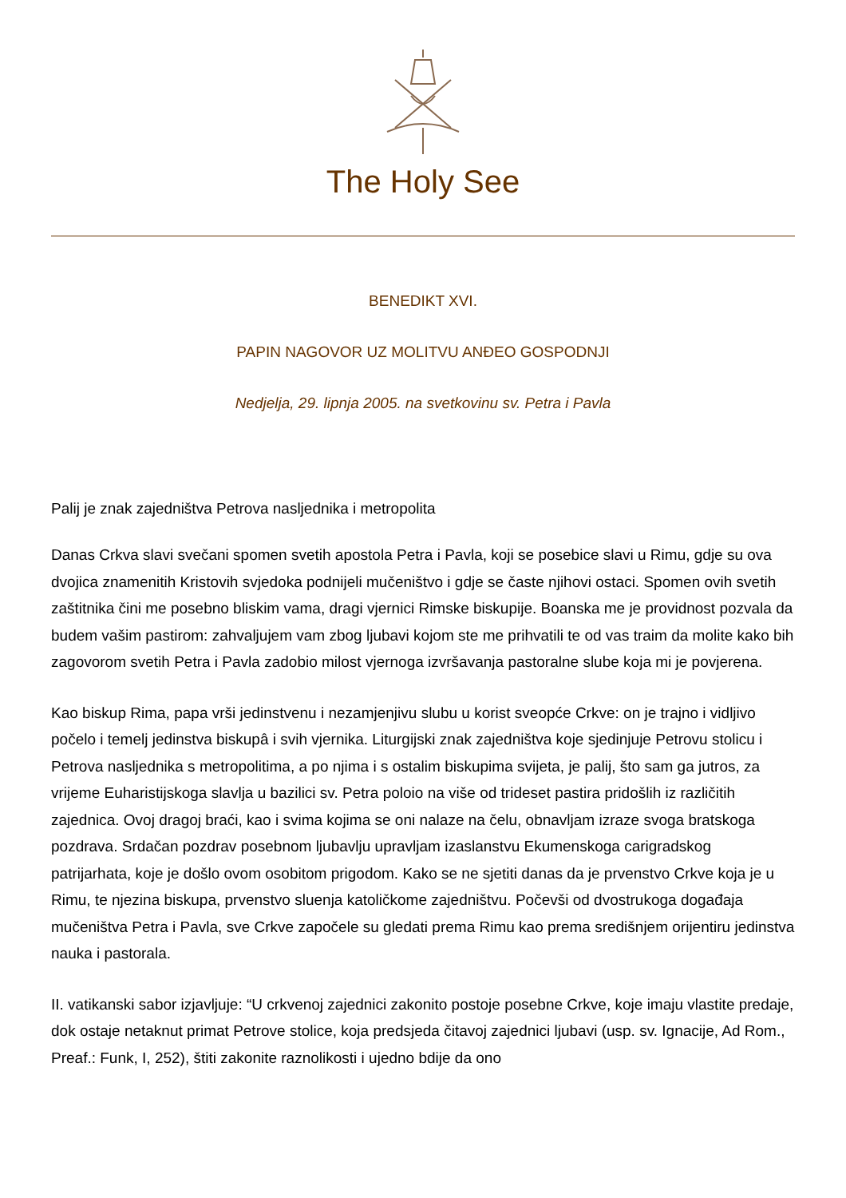The Holy See
BENEDIKT XVI.
PAPIN NAGOVOR UZ MOLITVU ANĐEO GOSPODNJI
Nedjelja, 29. lipnja 2005. na svetkovinu sv. Petra i Pavla
Palij je znak zajedništva Petrova nasljednika i metropolita
Danas Crkva slavi svečani spomen svetih apostola Petra i Pavla, koji se posebice slavi u Rimu, gdje su ova dvojica znamenitih Kristovih svjedoka podnijeli mučeništvo i gdje se časte njihovi ostaci. Spomen ovih svetih zaštitnika čini me posebno bliskim vama, dragi vjernici Rimske biskupije. Boanska me je providnost pozvala da budem vašim pastirom: zahvaljujem vam zbog ljubavi kojom ste me prihvatili te od vas traim da molite kako bih zagovorom svetih Petra i Pavla zadobio milost vjernoga izvršavanja pastoralne slube koja mi je povjerena.
Kao biskup Rima, papa vrši jedinstvenu i nezamjenjivu slubu u korist sveopće Crkve: on je trajno i vidljivo počelo i temelj jedinstva biskupâ i svih vjernika. Liturgijski znak zajedništva koje sjedinjuje Petrovu stolicu i Petrova nasljednika s metropolitima, a po njima i s ostalim biskupima svijeta, je palij, što sam ga jutros, za vrijeme Euharistijskoga slavlja u bazilici sv. Petra poloio na više od trideset pastira pridošlih iz različitih zajednica. Ovoj dragoj braći, kao i svima kojima se oni nalaze na čelu, obnavljam izraze svoga bratskoga pozdrava. Srdačan pozdrav posebnom ljubavlju upravljam izaslanstvu Ekumenskoga carigradskog patrijarhata, koje je došlo ovom osobitom prigodom. Kako se ne sjetiti danas da je prvenstvo Crkve koja je u Rimu, te njezina biskupa, prvenstvo sluenja katoličkome zajedništvu. Počevši od dvostrukoga događaja mučeništva Petra i Pavla, sve Crkve započele su gledati prema Rimu kao prema središnjem orijentiru jedinstva nauka i pastorala.
II. vatikanski sabor izjavljuje: “U crkvenoj zajednici zakonito postoje posebne Crkve, koje imaju vlastite predaje, dok ostaje netaknut primat Petrove stolice, koja predsjeda čitavoj zajednici ljubavi (usp. sv. Ignacije, Ad Rom., Preaf.: Funk, I, 252), štiti zakonite raznolikosti i ujedno bdije da ono